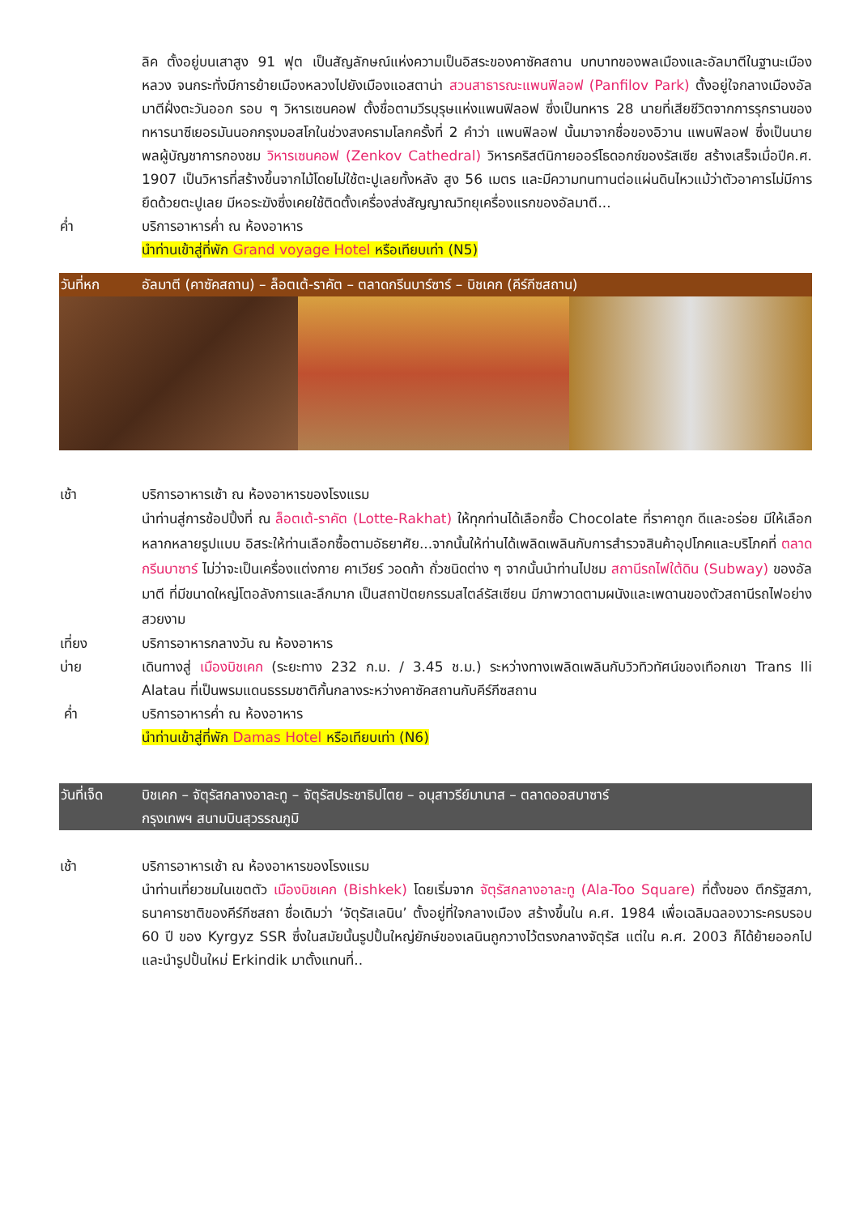ลิค ตั้งอยู่บนเสาสูง 91 ฟุต เป็นสัญลักษณ์แห่งความเป็นอิสระของคาซัคสถาน บทบาทของพลเมืองและอัลมาตีในฐานะเมืองหลวง จนกระทั่งมีการย้ายเมืองหลวงไปยังเมืองแอสตาน่า สวนสาธารณะแพนฟิลอฟ (Panfilov Park) ตั้งอยู่ใจกลางเมืองอัลมาตีฝั่งตะวันออก รอบ ๆ วิหารเซนคอฟ ตั้งชื่อตามวีรบุรุษแห่งแพนฟิลอฟ ซึ่งเป็นทหาร 28 นายที่เสียชีวิตจากการรุกรานของทหารนาซีเยอรมันนอกกรุงมอสโกในช่วงสงครามโลกครั้งที่ 2 คำว่า แพนฟิลอฟ นั้นมาจากชื่อของอิวาน แพนฟิลอฟ ซึ่งเป็นนายพลผู้บัญชาการกองชม วิหารเซนคอฟ (Zenkov Cathedral) วิหารคริสต์นิกายออร์โธดอกซ์ของรัสเซีย สร้างเสร็จเมื่อปีค.ศ. 1907 เป็นวิหารที่สร้างขึ้นจากไม้โดยไม่ใช้ตะปูเลยทั้งหลัง สูง 56 เมตร และมีความทนทานต่อแผ่นดินไหวแม้ว่าตัวอาคารไม่มีการยึดด้วยตะปูเลย มีหอระฆังซึ่งเคยใช้ติดตั้งเครื่องส่งสัญญาณวิทยุเครื่องแรกของอัลมาตี...
ค่ำ บริการอาหารค่ำ ณ ห้องอาหาร
นำท่านเข้าสู่ที่พัก Grand voyage Hotel หรือเทียบเท่า (N5)
วันที่หก อัลมาตี (คาซัคสถาน) – ล็อตเต้-ราคัต – ตลาดกรีนบาร์ซาร์ – บิชเคก (คีร์กีซสถาน)
เช้า บริการอาหารเช้า ณ ห้องอาหารของโรงแรม
นำท่านสู่การช้อปปิ้งที่ ณ ล็อตเต้-ราคัต (Lotte-Rakhat) ให้ทุกท่านได้เลือกซื้อ Chocolate ที่ราคาถูก ดีและอร่อย มีให้เลือกหลากหลายรูปแบบ อิสระให้ท่านเลือกซื้อตามอัธยาศัย...จากนั้นให้ท่านได้เพลิดเพลินกับการสำรวจสินค้าอุปโภคและบริโภคที่ ตลาดกรีนบาซาร์ ไม่ว่าจะเป็นเครื่องแต่งกาย คาเวียร์ วอดก้า ถั่วชนิดต่าง ๆ จากนั้นนำท่านไปชม สถานีรถไฟใต้ดิน (Subway) ของอัลมาตี ที่มีขนาดใหญ่โตอลังการและลึกมาก เป็นสถาปัตยกรรมสไตล์รัสเซียน มีภาพวาดตามผนังและเพดานของตัวสถานีรถไฟอย่างสวยงาม
เที่ยง บริการอาหารกลางวัน ณ ห้องอาหาร
บ่าย เดินทางสู่ เมืองบิชเคก (ระยะทาง 232 ก.ม. / 3.45 ช.ม.) ระหว่างทางเพลิดเพลินกับวิวทิวทัศน์ของเทือกเขา Trans Ili Alatau ที่เป็นพรมแดนธรรมชาติกั้นกลางระหว่างคาซัคสถานกับคีร์กีซสถาน
ค่ำ บริการอาหารค่ำ ณ ห้องอาหาร
นำท่านเข้าสู่ที่พัก Damas Hotel หรือเทียบเท่า (N6)
วันที่เจ็ด
บิชเคก – จัตุรัสกลางอาละทู – จัตุรัสประชาธิปไตย – อนุสาวรีย์มานาส – ตลาดออสบาซาร์
กรุงเทพฯ สนามบินสุวรรณภูมิ
เช้า บริการอาหารเช้า ณ ห้องอาหารของโรงแรม
นำท่านเที่ยวชมในเขตตัว เมืองบิชเคก (Bishkek) โดยเริ่มจาก จัตุรัสกลางอาละทู (Ala-Too Square) ที่ตั้งของ ตึกรัฐสภา, ธนาคารชาติของคีร์กีซสถา ชื่อเดิมว่า ‘จัตุรัสเลนิน’ ตั้งอยู่ที่ใจกลางเมือง สร้างขึ้นใน ค.ศ. 1984 เพื่อเฉลิมฉลองวาระครบรอบ 60 ปี ของ Kyrgyz SSR ซึ่งในสมัยนั้นรูปปั้นใหญ่ยักษ์ของเลนินถูกวางไว้ตรงกลางจัตุรัส แต่ใน ค.ศ. 2003 ก็ได้ย้ายออกไปและนำรูปปั้นใหม่ Erkindik มาตั้งแทนที่..